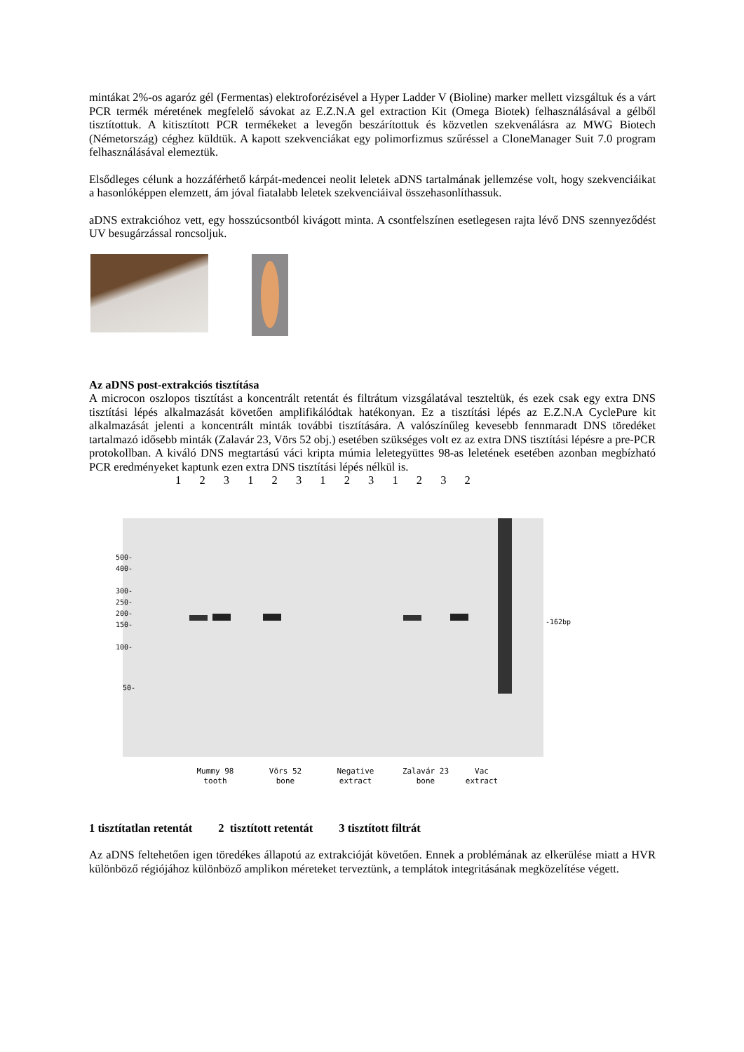mintákat 2%-os agaróz gél (Fermentas) elektroforézisével a Hyper Ladder V (Bioline) marker mellett vizsgáltuk és a várt PCR termék méretének megfelelő sávokat az E.Z.N.A gel extraction Kit (Omega Biotek) felhasználásával a gélből tisztítottuk. A kitisztított PCR termékeket a levegőn beszárítottuk és közvetlen szekvenálásra az MWG Biotech (Németország) céghez küldtük. A kapott szekvenciákat egy polimorfizmus szűréssel a CloneManager Suit 7.0 program felhasználásával elemeztük.
Elsődleges célunk a hozzáférhető kárpát-medencei neolit leletek aDNS tartalmának jellemzése volt, hogy szekvenciáikat a hasonlóképpen elemzett, ám jóval fiatalabb leletek szekvenciáival összehasonlíthassuk.
aDNS extrakcióhoz vett, egy hosszúcsontból kivágott minta. A csontfelszínen esetlegesen rajta lévő DNS szennyeződést UV besugárzással roncsoljuk.
Az aDNS post-extrakciós tisztítása
A microcon oszlopos tisztítást a koncentrált retentát és filtrátum vizsgálatával teszteltük, és ezek csak egy extra DNS tisztítási lépés alkalmazását követően amplifikálódtak hatékonyan. Ez a tisztítási lépés az E.Z.N.A CyclePure kit alkalmazását jelenti a koncentrált minták további tisztítására. A valószínűleg kevesebb fennmaradt DNS töredéket tartalmazó idősebb minták (Zalavár 23, Vörs 52 obj.) esetében szükséges volt ez az extra DNS tisztítási lépésre a pre-PCR protokollban. A kiváló DNS megtartású váci kripta múmia leletegyüttes 98-as leletének esetében azonban megbízható PCR eredményeket kaptunk ezen extra DNS tisztítási lépés nélkül is.
1 2 3 1 2 3 1 2 3 1 2 3 2
500-
400-
300-
250-
200-
150-
100-
50-
-162bp
Mummy 98
tooth
Vörs 52
bone
Negative
extract
Zalavár 23
bone
Vac
extract
1 tisztítatlan retentát 2 tisztított retentát 3 tisztított filtrát
Az aDNS feltehetően igen töredékes állapotú az extrakcióját követően. Ennek a problémának az elkerülése miatt a HVR különböző régiójához különböző amplikon méreteket terveztünk, a templátok integritásának megközelítése végett.